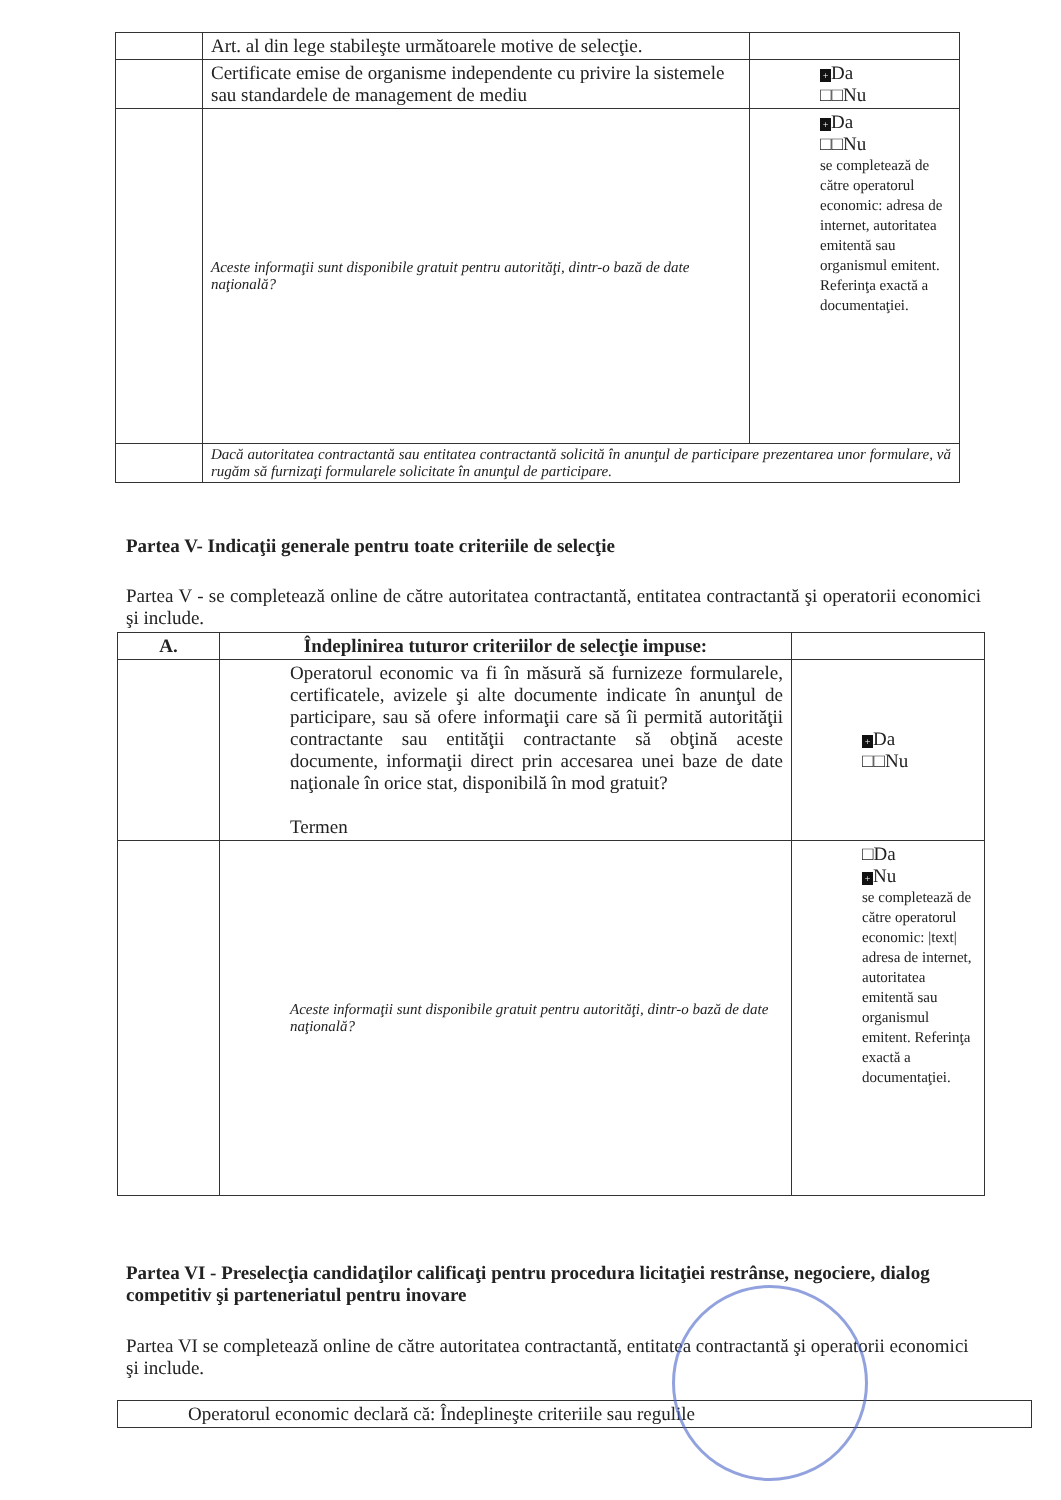| | Art. al din lege stabileşte următoarele motive de selecţie. | |
| | Certificate emise de organisme independente cu privire la sistemele sau standardele de management de mediu | + Da □□Nu |
| | Aceste informaţii sunt disponibile gratuit pentru autorităţi, dintr-o bază de date naţională? | + Da □□Nu se completează de către operatorul economic: adresa de internet, autoritatea emitentă sau organismul emitent. Referinţa exactă a documentaţiei. |
| | Dacă autoritatea contractantă sau entitatea contractantă solicită în anunţul de participare prezentarea unor formulare, vă rugăm să furnizaţi formularele solicitate în anunţul de participare. | |
Partea V- Indicaţii generale pentru toate criteriile de selecţie
Partea V - se completează online de către autoritatea contractantă, entitatea contractantă şi operatorii economici şi include.
| A. | Îndeplinirea tuturor criteriilor de selecţie impuse: | |
| | Operatorul economic va fi în măsură să furnizeze formularele, certificatele, avizele şi alte documente indicate în anunţul de participare, sau să ofere informaţii care să îi permită autorităţii contractante sau entităţii contractante să obţină aceste documente, informaţii direct prin accesarea unei baze de date naţionale în orice stat, disponibilă în mod gratuit? Termen | + Da □□Nu |
| | Aceste informaţii sunt disponibile gratuit pentru autorităţi, dintr-o bază de date naţională? | □Da + Nu se completează de către operatorul economic: /text/ adresa de internet, autoritatea emitentă sau organismul emitent. Referinţa exactă a documentaţiei. |
Partea VI - Preselecţia candidaţilor calificaţi pentru procedura licitaţiei restrânse, negociere, dialog competitiv şi parteneriatul pentru inovare
Partea VI se completează online de către autoritatea contractantă, entitatea contractantă şi operatorii economici şi include.
| Operatorul economic declară că: Îndeplineşte criteriile sau regulile |